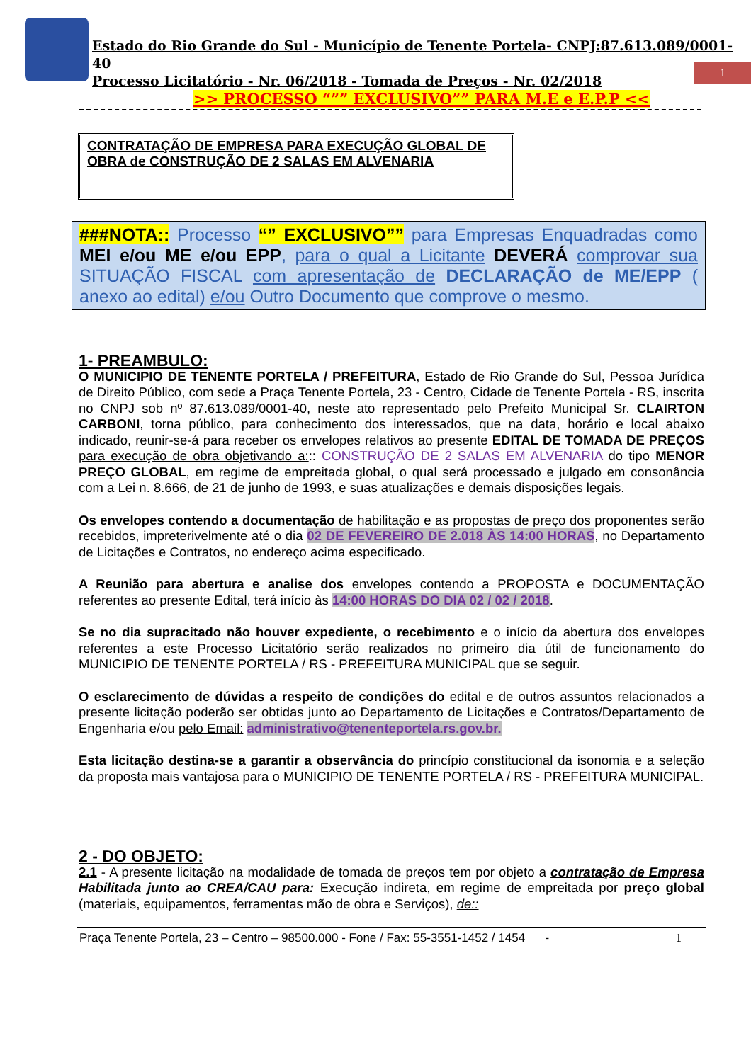Estado do Rio Grande do Sul - Município de Tenente Portela- CNPJ:87.613.089/0001-40
Processo Licitatório - Nr. 06/2018 - Tomada de Preços - Nr. 02/2018
>> PROCESSO “”” EXCLUSIVO”” PARA M.E e E.P.P <<
1
CONTRATAÇÃO DE EMPRESA PARA EXECUÇÃO GLOBAL DE OBRA de CONSTRUÇÃO DE 2 SALAS EM ALVENARIA
###NOTA:: Processo “” EXCLUSIVO”” para Empresas Enquadradas como MEI e/ou ME e/ou EPP, para o qual a Licitante DEVERÁ comprovar sua SITUAÇÃO FISCAL com apresentação de DECLARAÇÃO de ME/EPP ( anexo ao edital) e/ou Outro Documento que comprove o mesmo.
1- PREAMBULO:
O MUNICIPIO DE TENENTE PORTELA / PREFEITURA, Estado de Rio Grande do Sul, Pessoa Jurídica de Direito Público, com sede a Praça Tenente Portela, 23 - Centro, Cidade de Tenente Portela - RS, inscrita no CNPJ sob nº 87.613.089/0001-40, neste ato representado pelo Prefeito Municipal Sr. CLAIRTON CARBONI, torna público, para conhecimento dos interessados, que na data, horário e local abaixo indicado, reunir-se-á para receber os envelopes relativos ao presente EDITAL DE TOMADA DE PREÇOS para execução de obra objetivando a::: CONSTRUÇÃO DE 2 SALAS EM ALVENARIA do tipo MENOR PREÇO GLOBAL, em regime de empreitada global, o qual será processado e julgado em consonância com a Lei n. 8.666, de 21 de junho de 1993, e suas atualizações e demais disposições legais.
Os envelopes contendo a documentação de habilitação e as propostas de preço dos proponentes serão recebidos, impreterivelmente até o dia 02 DE FEVEREIRO DE 2.018 ÀS 14:00 HORAS, no Departamento de Licitações e Contratos, no endereço acima especificado.
A Reunião para abertura e analise dos envelopes contendo a PROPOSTA e DOCUMENTAÇÃO referentes ao presente Edital, terá início às 14:00 HORAS DO DIA 02 / 02 / 2018.
Se no dia supracitado não houver expediente, o recebimento e o início da abertura dos envelopes referentes a este Processo Licitatório serão realizados no primeiro dia útil de funcionamento do MUNICIPIO DE TENENTE PORTELA / RS - PREFEITURA MUNICIPAL que se seguir.
O esclarecimento de dúvidas a respeito de condições do edital e de outros assuntos relacionados a presente licitação poderão ser obtidas junto ao Departamento de Licitações e Contratos/Departamento de Engenharia e/ou pelo Email: administrativo@tenenteportela.rs.gov.br.
Esta licitação destina-se a garantir a observância do princípio constitucional da isonomia e a seleção da proposta mais vantajosa para o MUNICIPIO DE TENENTE PORTELA / RS - PREFEITURA MUNICIPAL.
2 - DO OBJETO:
2.1 - A presente licitação na modalidade de tomada de preços tem por objeto a contratação de Empresa Habilitada junto ao CREA/CAU para: Execução indireta, em regime de empreitada por preço global (materiais, equipamentos, ferramentas mão de obra e Serviços), de::
Praça Tenente Portela, 23 – Centro – 98500.000 - Fone / Fax: 55-3551-1452 / 1454 - 1